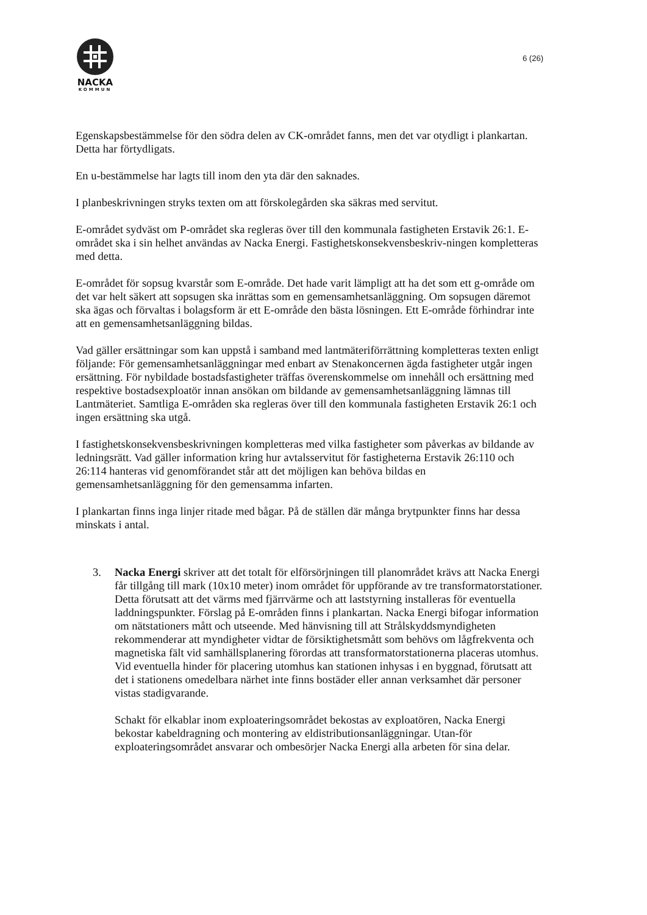NACKA
KOMMUN
6 (26)
Egenskapsbestämmelse för den södra delen av CK-området fanns, men det var otydligt i plankartan. Detta har förtydligats.
En u-bestämmelse har lagts till inom den yta där den saknades.
I planbeskrivningen stryks texten om att förskolegården ska säkras med servitut.
E-området sydväst om P-området ska regleras över till den kommunala fastigheten Erstavik 26:1. E-området ska i sin helhet användas av Nacka Energi. Fastighetskonsekvensbeskriv-ningen kompletteras med detta.
E-området för sopsug kvarstår som E-område. Det hade varit lämpligt att ha det som ett g-område om det var helt säkert att sopsugen ska inrättas som en gemensamhetsanläggning. Om sopsugen däremot ska ägas och förvaltas i bolagsform är ett E-område den bästa lösningen. Ett E-område förhindrar inte att en gemensamhetsanläggning bildas.
Vad gäller ersättningar som kan uppstå i samband med lantmäteriförrättning kompletteras texten enligt följande: För gemensamhetsanläggningar med enbart av Stenakoncernen ägda fastigheter utgår ingen ersättning. För nybildade bostadsfastigheter träffas överenskommelse om innehåll och ersättning med respektive bostadsexploatör innan ansökan om bildande av gemensamhetsanläggning lämnas till Lantmäteriet. Samtliga E-områden ska regleras över till den kommunala fastigheten Erstavik 26:1 och ingen ersättning ska utgå.
I fastighetskonsekvensbeskrivningen kompletteras med vilka fastigheter som påverkas av bildande av ledningsrätt. Vad gäller information kring hur avtalsservitut för fastigheterna Erstavik 26:110 och 26:114 hanteras vid genomförandet står att det möjligen kan behöva bildas en gemensamhetsanläggning för den gemensamma infarten.
I plankartan finns inga linjer ritade med bågar. På de ställen där många brytpunkter finns har dessa minskats i antal.
3. Nacka Energi skriver att det totalt för elförsörjningen till planområdet krävs att Nacka Energi får tillgång till mark (10x10 meter) inom området för uppförande av tre transformatorstationer. Detta förutsatt att det värms med fjärrvärme och att laststyrning installeras för eventuella laddningspunkter. Förslag på E-områden finns i plankartan. Nacka Energi bifogar information om nätstationers mått och utseende. Med hänvisning till att Strålskyddsmyndigheten rekommenderar att myndigheter vidtar de försiktighetsmått som behövs om lågfrekventa och magnetiska fält vid samhällsplanering förordas att transformatorstationerna placeras utomhus. Vid eventuella hinder för placering utomhus kan stationen inhysas i en byggnad, förutsatt att det i stationens omedelbara närhet inte finns bostäder eller annan verksamhet där personer vistas stadigvarande.
Schakt för elkablar inom exploateringsområdet bekostas av exploatören, Nacka Energi bekostar kabeldragning och montering av eldistributionsanläggningar. Utan-för exploateringsområdet ansvarar och ombesörjer Nacka Energi alla arbeten för sina delar.